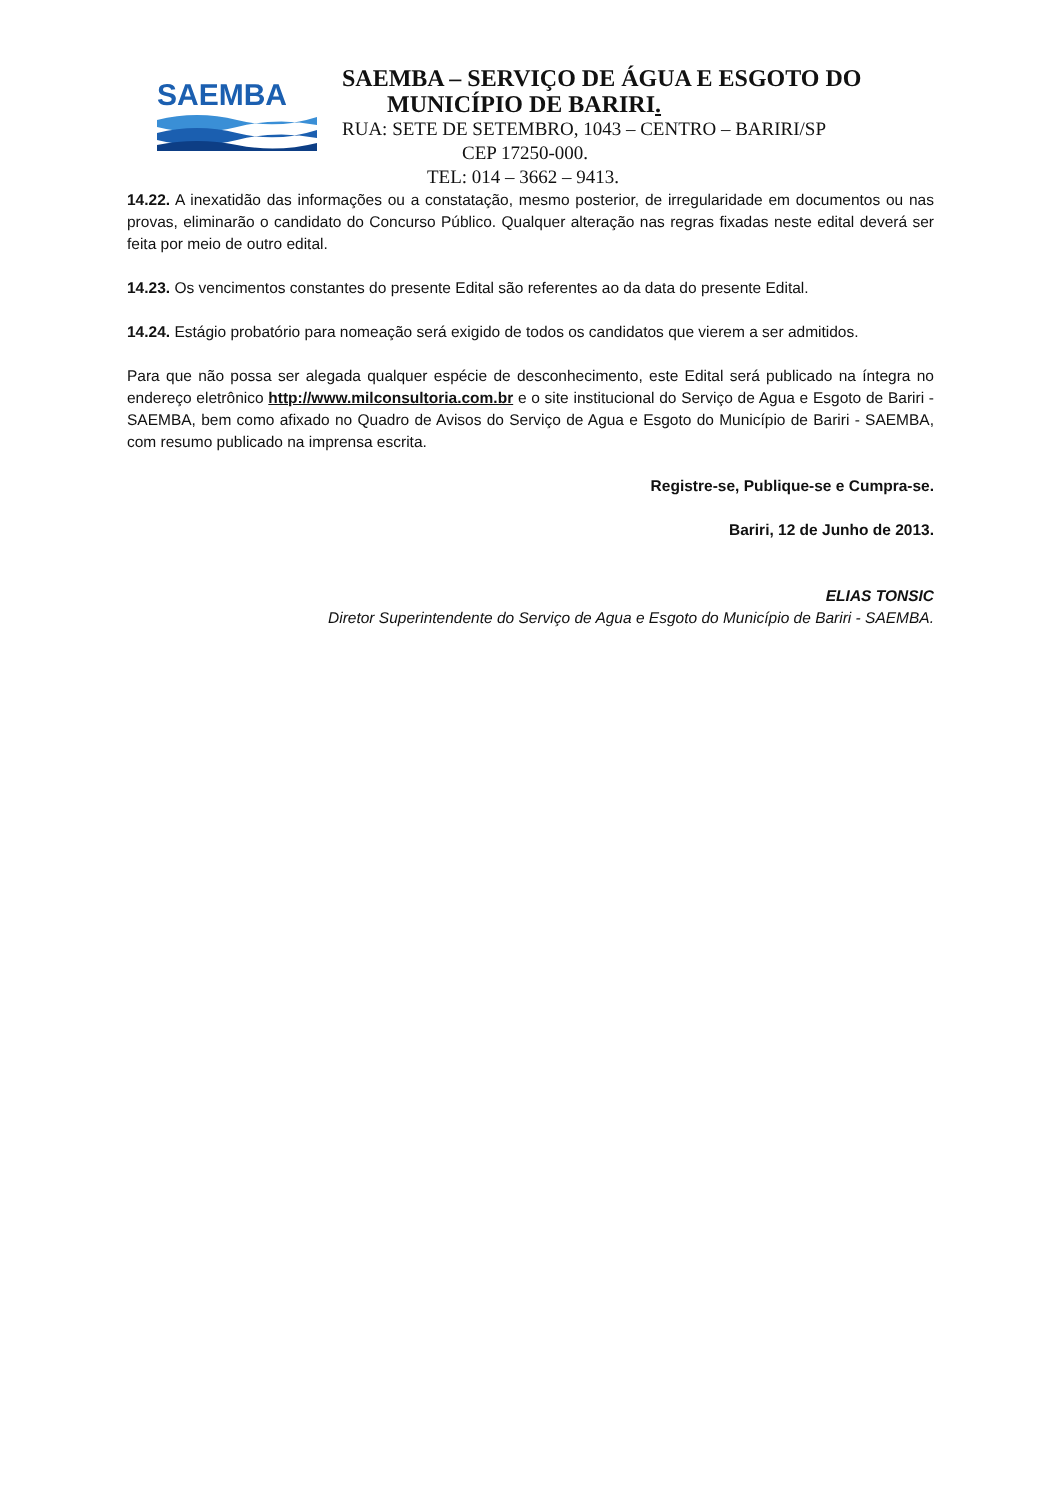SAEMBA
SAEMBA – SERVIÇO DE ÁGUA E ESGOTO DO
MUNICÍPIO DE BARIRI.
RUA: SETE DE SETEMBRO, 1043 – CENTRO – BARIRI/SP
CEP 17250-000.
TEL: 014 – 3662 – 9413.
14.22. A inexatidão das informações ou a constatação, mesmo posterior, de irregularidade em documentos ou nas provas, eliminarão o candidato do Concurso Público. Qualquer alteração nas regras fixadas neste edital deverá ser feita por meio de outro edital.
14.23. Os vencimentos constantes do presente Edital são referentes ao da data do presente Edital.
14.24. Estágio probatório para nomeação será exigido de todos os candidatos que vierem a ser admitidos.
Para que não possa ser alegada qualquer espécie de desconhecimento, este Edital será publicado na íntegra no endereço eletrônico http://www.milconsultoria.com.br e o site institucional do Serviço de Agua e Esgoto de Bariri - SAEMBA, bem como afixado no Quadro de Avisos do Serviço de Agua e Esgoto do Município de Bariri - SAEMBA, com resumo publicado na imprensa escrita.
Registre-se, Publique-se e Cumpra-se.
Bariri, 12 de Junho de 2013.
ELIAS TONSIC
Diretor Superintendente do Serviço de Agua e Esgoto do Município de Bariri - SAEMBA.